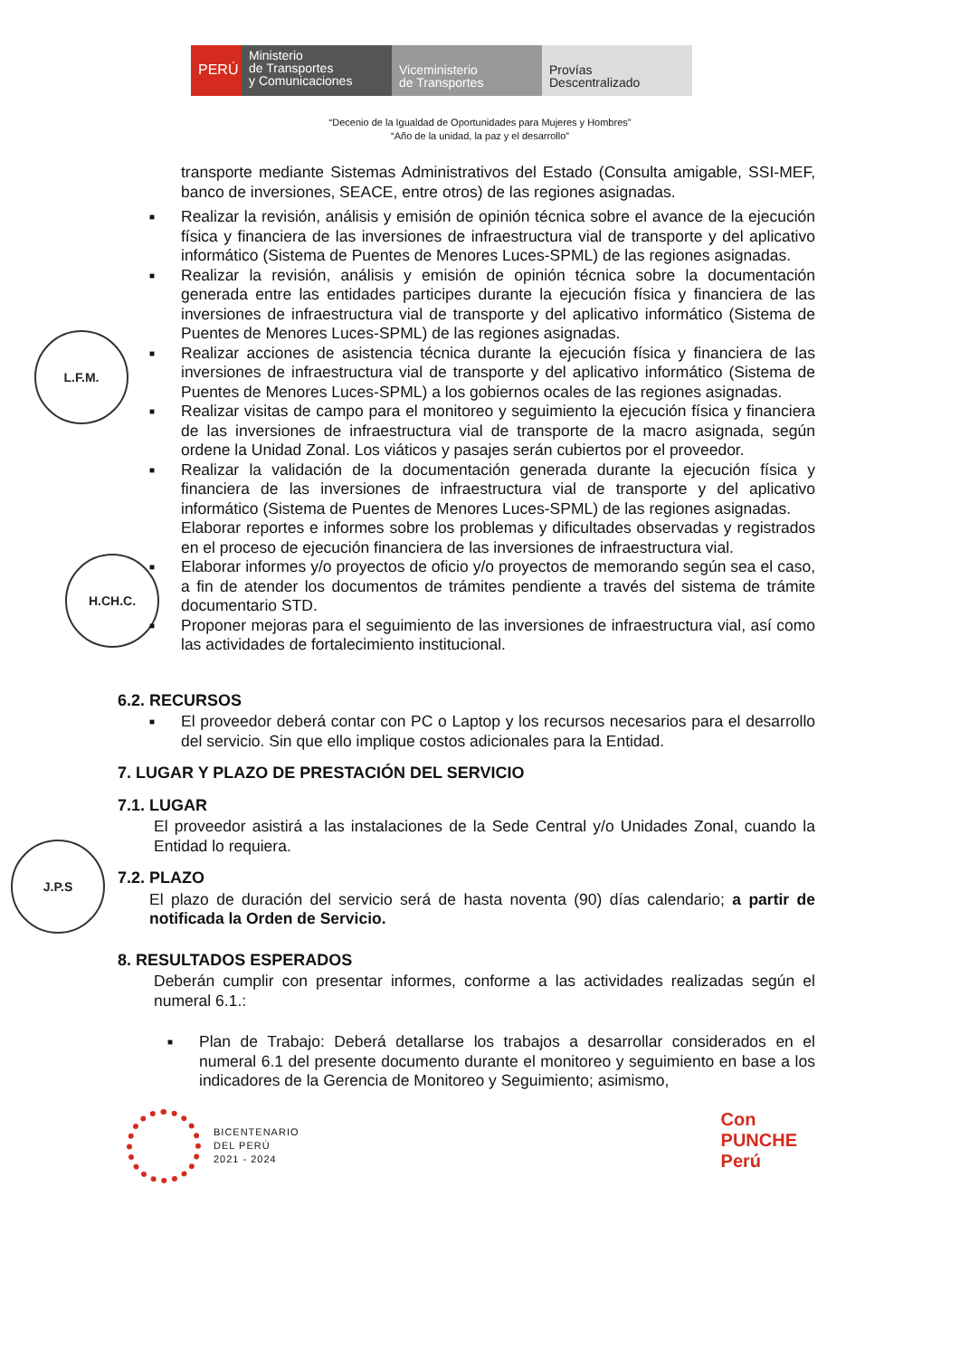PERÚ
Ministerio
de Transportes
y Comunicaciones
Viceministerio
de Transportes
Provías
Descentralizado
“Decenio de la Igualdad de Oportunidades para Mujeres y Hombres”
“Año de la unidad, la paz y el desarrollo”
L.F.M.
H.CH.C.
J.P.S
transporte mediante Sistemas Administrativos del Estado (Consulta amigable, SSI-MEF, banco de inversiones, SEACE, entre otros) de las regiones asignadas.
■ Realizar la revisión, análisis y emisión de opinión técnica sobre el avance de la ejecución física y financiera de las inversiones de infraestructura vial de transporte y del aplicativo informático (Sistema de Puentes de Menores Luces-SPML) de las regiones asignadas.
■ Realizar la revisión, análisis y emisión de opinión técnica sobre la documentación generada entre las entidades participes durante la ejecución física y financiera de las inversiones de infraestructura vial de transporte y del aplicativo informático (Sistema de Puentes de Menores Luces-SPML) de las regiones asignadas.
■ Realizar acciones de asistencia técnica durante la ejecución física y financiera de las inversiones de infraestructura vial de transporte y del aplicativo informático (Sistema de Puentes de Menores Luces-SPML) a los gobiernos ocales de las regiones asignadas.
■ Realizar visitas de campo para el monitoreo y seguimiento la ejecución física y financiera de las inversiones de infraestructura vial de transporte de la macro asignada, según ordene la Unidad Zonal. Los viáticos y pasajes serán cubiertos por el proveedor.
■ Realizar la validación de la documentación generada durante la ejecución física y financiera de las inversiones de infraestructura vial de transporte y del aplicativo informático (Sistema de Puentes de Menores Luces-SPML) de las regiones asignadas.
Elaborar reportes e informes sobre los problemas y dificultades observadas y registrados en el proceso de ejecución financiera de las inversiones de infraestructura vial.
■ Elaborar informes y/o proyectos de oficio y/o proyectos de memorando según sea el caso, a fin de atender los documentos de trámites pendiente a través del sistema de trámite documentario STD.
■ Proponer mejoras para el seguimiento de las inversiones de infraestructura vial, así como las actividades de fortalecimiento institucional.
6.2. RECURSOS
■ El proveedor deberá contar con PC o Laptop y los recursos necesarios para el desarrollo del servicio. Sin que ello implique costos adicionales para la Entidad.
7. LUGAR Y PLAZO DE PRESTACIÓN DEL SERVICIO
7.1. LUGAR
El proveedor asistirá a las instalaciones de la Sede Central y/o Unidades Zonal, cuando la Entidad lo requiera.
7.2. PLAZO
El plazo de duración del servicio será de hasta noventa (90) días calendario; a partir de notificada la Orden de Servicio.
8. RESULTADOS ESPERADOS
Deberán cumplir con presentar informes, conforme a las actividades realizadas según el numeral 6.1.:
■ Plan de Trabajo: Deberá detallarse los trabajos a desarrollar considerados en el numeral 6.1 del presente documento durante el monitoreo y seguimiento en base a los indicadores de la Gerencia de Monitoreo y Seguimiento; asimismo,
BICENTENARIO
DEL PERÚ
2021 - 2024
Con
PUNCHE
Perú